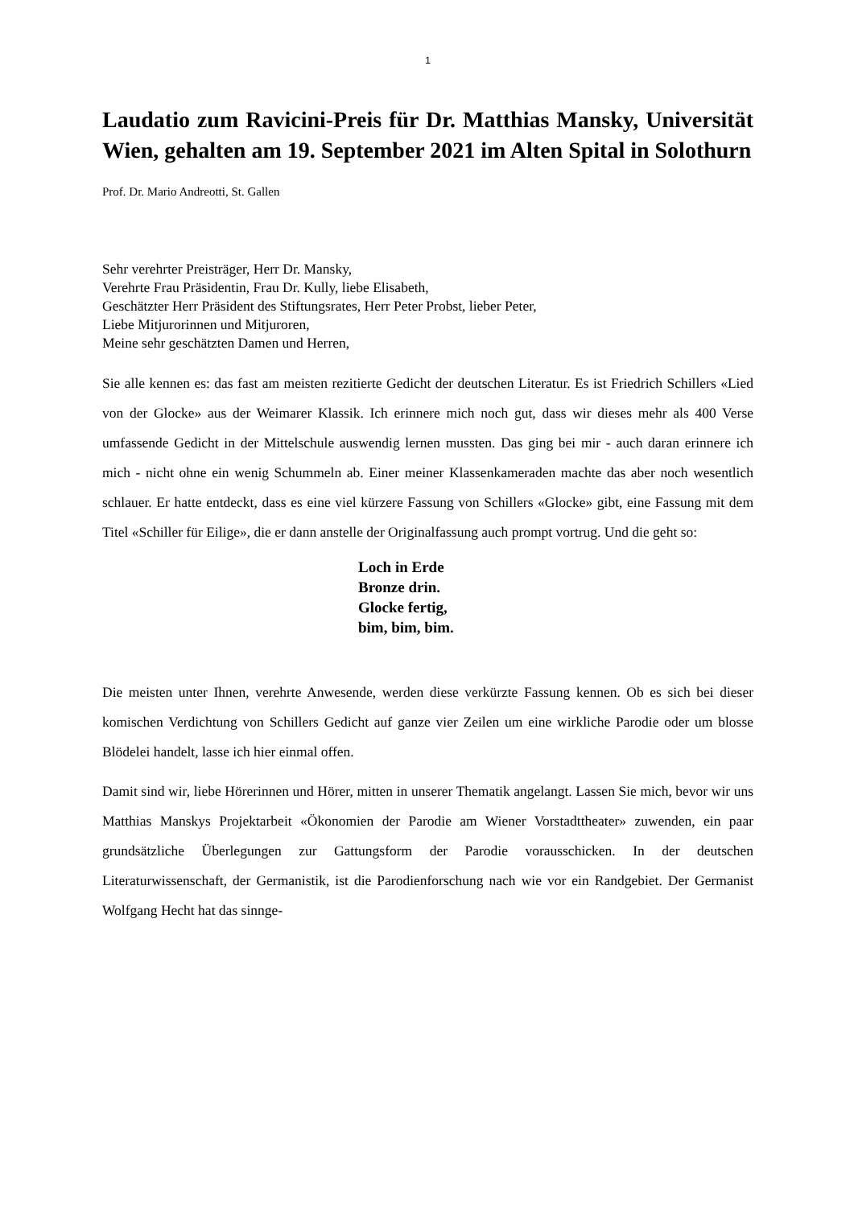1
Laudatio zum Ravicini-Preis für Dr. Matthias Mansky, Universität Wien, gehalten am 19. September 2021 im Alten Spital in Solothurn
Prof. Dr. Mario Andreotti, St. Gallen
Sehr verehrter Preisträger, Herr Dr. Mansky,
Verehrte Frau Präsidentin, Frau Dr. Kully, liebe Elisabeth,
Geschätzter Herr Präsident des Stiftungsrates, Herr Peter Probst, lieber Peter,
Liebe Mitjurorinnen und Mitjuroren,
Meine sehr geschätzten Damen und Herren,
Sie alle kennen es: das fast am meisten rezitierte Gedicht der deutschen Literatur. Es ist Friedrich Schillers «Lied von der Glocke» aus der Weimarer Klassik. Ich erinnere mich noch gut, dass wir dieses mehr als 400 Verse umfassende Gedicht in der Mittelschule auswendig lernen mussten. Das ging bei mir - auch daran erinnere ich mich - nicht ohne ein wenig Schummeln ab. Einer meiner Klassenkameraden machte das aber noch wesentlich schlauer. Er hatte entdeckt, dass es eine viel kürzere Fassung von Schillers «Glocke» gibt, eine Fassung mit dem Titel «Schiller für Eilige», die er dann anstelle der Originalfassung auch prompt vortrug. Und die geht so:
Loch in Erde
Bronze drin.
Glocke fertig,
bim, bim, bim.
Die meisten unter Ihnen, verehrte Anwesende, werden diese verkürzte Fassung kennen. Ob es sich bei dieser komischen Verdichtung von Schillers Gedicht auf ganze vier Zeilen um eine wirkliche Parodie oder um blosse Blödelei handelt, lasse ich hier einmal offen.
Damit sind wir, liebe Hörerinnen und Hörer, mitten in unserer Thematik angelangt. Lassen Sie mich, bevor wir uns Matthias Manskys Projektarbeit «Ökonomien der Parodie am Wiener Vorstadttheater» zuwenden, ein paar grundsätzliche Überlegungen zur Gattungsform der Parodie vorausschicken. In der deutschen Literaturwissenschaft, der Germanistik, ist die Parodienforschung nach wie vor ein Randgebiet. Der Germanist Wolfgang Hecht hat das sinnge-